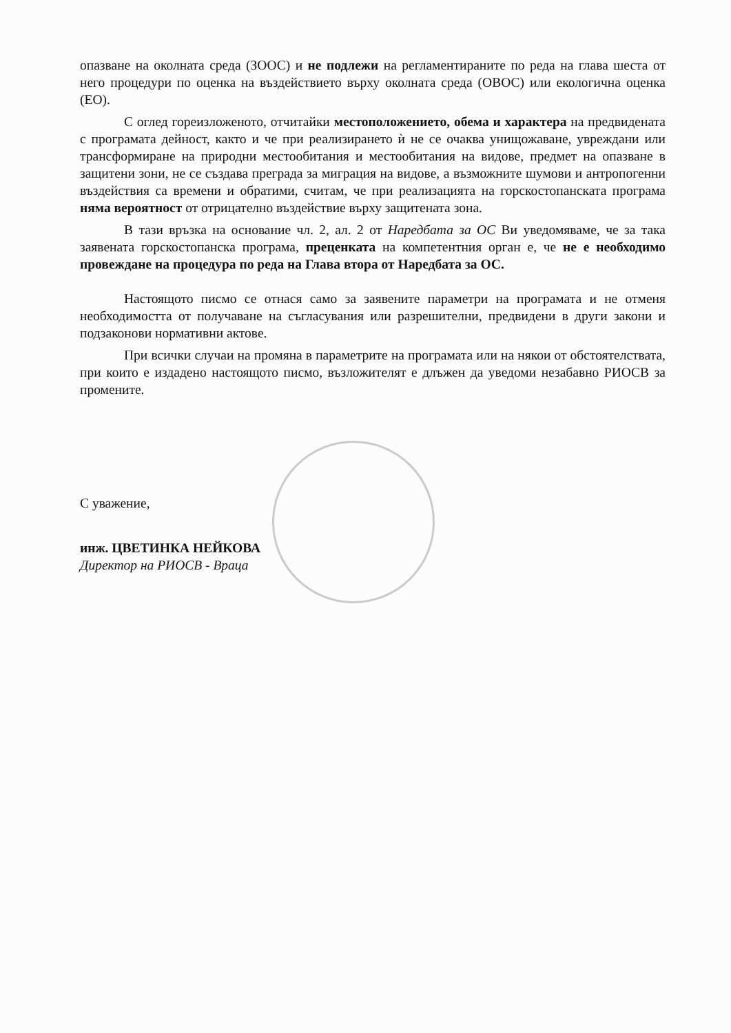опазване на околната среда (ЗООС) и не подлежи на регламентираните по реда на глава шеста от него процедури по оценка на въздействието върху околната среда (ОВОС) или екологична оценка (ЕО).
С оглед гореизложеното, отчитайки местоположението, обема и характера на предвидената с програмата дейност, както и че при реализирането ѝ не се очаква унищожаване, увреждани или трансформиране на природни местообитания и местообитания на видове, предмет на опазване в защитени зони, не се създава преграда за миграция на видове, а възможните шумови и антропогенни въздействия са времени и обратими, считам, че при реализацията на горскостопанската програма няма вероятност от отрицателно въздействие върху защитената зона.
В тази връзка на основание чл. 2, ал. 2 от Наредбата за ОС Ви уведомяваме, че за така заявената горскостопанска програма, преценката на компетентния орган е, че не е необходимо провеждане на процедура по реда на Глава втора от Наредбата за ОС.
Настоящото писмо се отнася само за заявените параметри на програмата и не отменя необходимостта от получаване на съгласувания или разрешителни, предвидени в други закони и подзаконови нормативни актове.
При всички случаи на промяна в параметрите на програмата или на някои от обстоятелствата, при които е издадено настоящото писмо, възложителят е длъжен да уведоми незабавно РИОСВ за промените.
С уважение,
инж. ЦВЕТИНКА НЕЙКОВА
Директор на РИОСВ - Враца